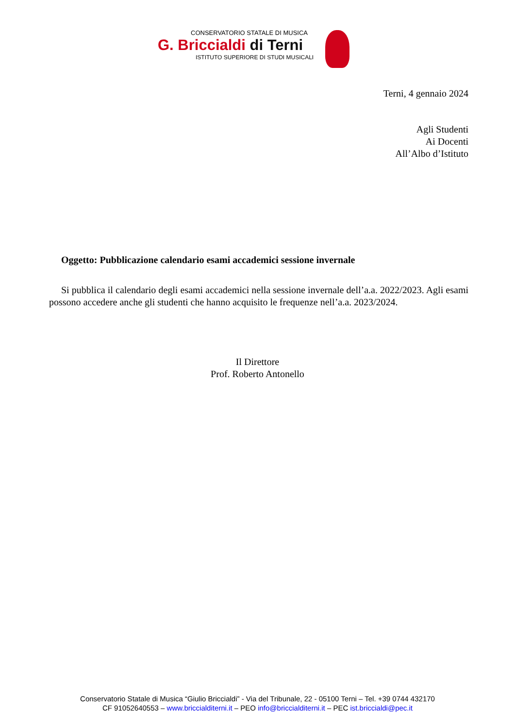CONSERVATORIO STATALE DI MUSICA
G. Briccialdi di Terni
ISTITUTO SUPERIORE DI STUDI MUSICALI
Terni, 4 gennaio 2024
Agli Studenti
Ai Docenti
All’Albo d’Istituto
Oggetto: Pubblicazione calendario esami accademici sessione invernale
Si pubblica il calendario degli esami accademici nella sessione invernale dell’a.a. 2022/2023. Agli esami possono accedere anche gli studenti che hanno acquisito le frequenze nell’a.a. 2023/2024.
Il Direttore
Prof. Roberto Antonello
Conservatorio Statale di Musica “Giulio Briccialdi” - Via del Tribunale, 22 - 05100 Terni – Tel. +39 0744 432170
CF 91052640553 – www.briccialditerni.it – PEO info@briccialditerni.it – PEC ist.briccialdi@pec.it